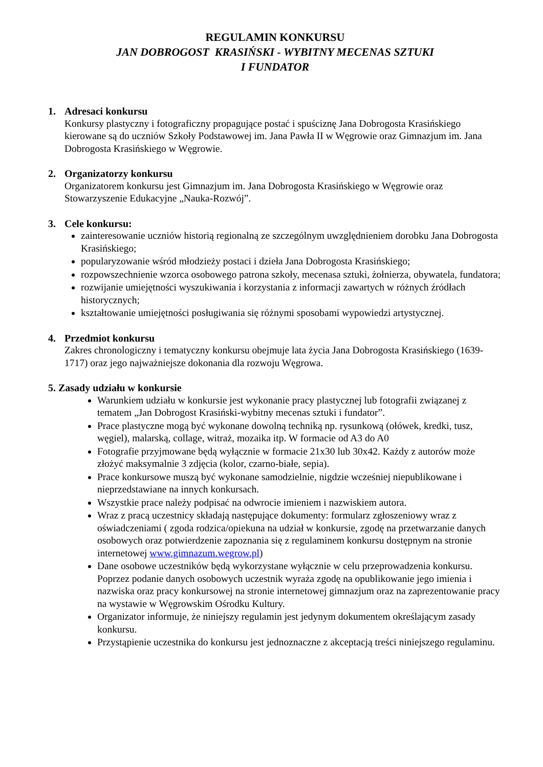REGULAMIN KONKURSU
JAN DOBROGOST KRASIŃSKI - WYBITNY MECENAS SZTUKI
I FUNDATOR
1. Adresaci konkursu
Konkursy plastyczny i fotograficzny propagujące postać i spuściznę Jana Dobrogosta Krasińskiego kierowane są do uczniów Szkoły Podstawowej im. Jana Pawła II w Węgrowie oraz Gimnazjum im. Jana Dobrogosta Krasińskiego w Węgrowie.
2. Organizatorzy konkursu
Organizatorem konkursu jest Gimnazjum im. Jana Dobrogosta Krasińskiego w Węgrowie oraz Stowarzyszenie Edukacyjne „Nauka-Rozwój”.
3. Cele konkursu:
zainteresowanie uczniów historią regionalną ze szczególnym uwzględnieniem dorobku Jana Dobrogosta Krasińskiego;
popularyzowanie wśród młodzieży postaci i dzieła Jana Dobrogosta Krasińskiego;
rozpowszechnienie wzorca osobowego patrona szkoły, mecenasa sztuki, żołnierza, obywatela, fundatora;
rozwijanie umiejętności wyszukiwania i korzystania z informacji zawartych w różnych źródłach historycznych;
kształtowanie umiejętności posługiwania się różnymi sposobami wypowiedzi artystycznej.
4. Przedmiot konkursu
Zakres chronologiczny i tematyczny konkursu obejmuje lata życia Jana Dobrogosta Krasińskiego (1639-1717) oraz jego najważniejsze dokonania dla rozwoju Węgrowa.
5. Zasady udziału w konkursie
Warunkiem udziału w konkursie jest wykonanie pracy plastycznej lub fotografii związanej z tematem „Jan Dobrogost Krasiński-wybitny mecenas sztuki i fundator”.
Prace plastyczne mogą być wykonane dowolną techniką np. rysunkową (ołówek, kredki, tusz, węgiel), malarską, collage, witraż, mozaika itp. W formacie od A3 do A0
Fotografie przyjmowane będą wyłącznie w formacie 21x30 lub 30x42. Każdy z autorów może złożyć maksymalnie 3 zdjęcia (kolor, czarno-białe, sepia).
Prace konkursowe muszą być wykonane samodzielnie, nigdzie wcześniej niepublikowane i nieprzedstawiane na innych konkursach.
Wszystkie prace należy podpisać na odwrocie imieniem i nazwiskiem autora.
Wraz z pracą uczestnicy składają następujące dokumenty: formularz zgłoszeniowy wraz z oświadczeniami ( zgoda rodzica/opiekuna na udział w konkursie, zgodę na przetwarzanie danych osobowych oraz potwierdzenie zapoznania się z regulaminem konkursu dostępnym na stronie internetowej www.gimnazum.wegrow.pl)
Dane osobowe uczestników będą wykorzystane wyłącznie w celu przeprowadzenia konkursu. Poprzez podanie danych osobowych uczestnik wyraża zgodę na opublikowanie jego imienia i nazwiska oraz pracy konkursowej na stronie internetowej gimnazjum oraz na zaprezentowanie pracy na wystawie w Węgrowskim Ośrodku Kultury.
Organizator informuje, że niniejszy regulamin jest jedynym dokumentem określającym zasady konkursu.
Przystąpienie uczestnika do konkursu jest jednoznaczne z akceptacją treści niniejszego regulaminu.